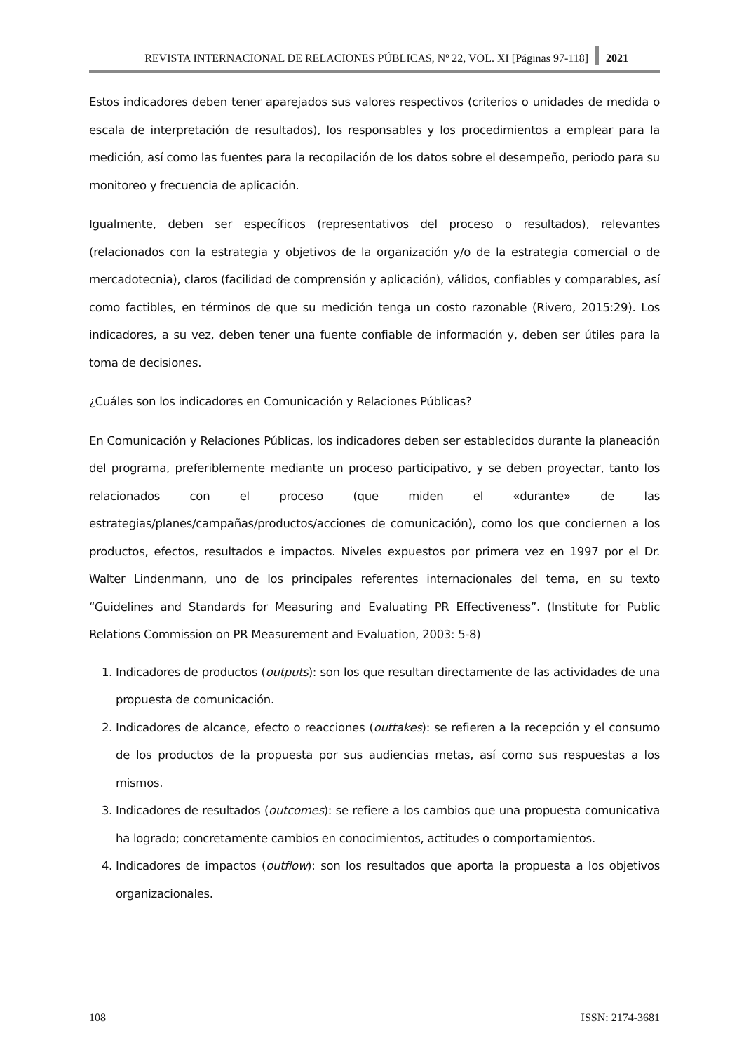REVISTA INTERNACIONAL DE RELACIONES PÚBLICAS, Nº 22, VOL. XI [Páginas 97-118] 2021
Estos indicadores deben tener aparejados sus valores respectivos (criterios o unidades de medida o escala de interpretación de resultados), los responsables y los procedimientos a emplear para la medición, así como las fuentes para la recopilación de los datos sobre el desempeño, periodo para su monitoreo y frecuencia de aplicación.
Igualmente, deben ser específicos (representativos del proceso o resultados), relevantes (relacionados con la estrategia y objetivos de la organización y/o de la estrategia comercial o de mercadotecnia), claros (facilidad de comprensión y aplicación), válidos, confiables y comparables, así como factibles, en términos de que su medición tenga un costo razonable (Rivero, 2015:29). Los indicadores, a su vez, deben tener una fuente confiable de información y, deben ser útiles para la toma de decisiones.
¿Cuáles son los indicadores en Comunicación y Relaciones Públicas?
En Comunicación y Relaciones Públicas, los indicadores deben ser establecidos durante la planeación del programa, preferiblemente mediante un proceso participativo, y se deben proyectar, tanto los relacionados con el proceso (que miden el «durante» de las estrategias/planes/campañas/productos/acciones de comunicación), como los que conciernen a los productos, efectos, resultados e impactos. Niveles expuestos por primera vez en 1997 por el Dr. Walter Lindenmann, uno de los principales referentes internacionales del tema, en su texto “Guidelines and Standards for Measuring and Evaluating PR Effectiveness”. (Institute for Public Relations Commission on PR Measurement and Evaluation, 2003: 5-8)
1. Indicadores de productos (outputs): son los que resultan directamente de las actividades de una propuesta de comunicación.
2. Indicadores de alcance, efecto o reacciones (outtakes): se refieren a la recepción y el consumo de los productos de la propuesta por sus audiencias metas, así como sus respuestas a los mismos.
3. Indicadores de resultados (outcomes): se refiere a los cambios que una propuesta comunicativa ha logrado; concretamente cambios en conocimientos, actitudes o comportamientos.
4. Indicadores de impactos (outflow): son los resultados que aporta la propuesta a los objetivos organizacionales.
108 ISSN: 2174-3681